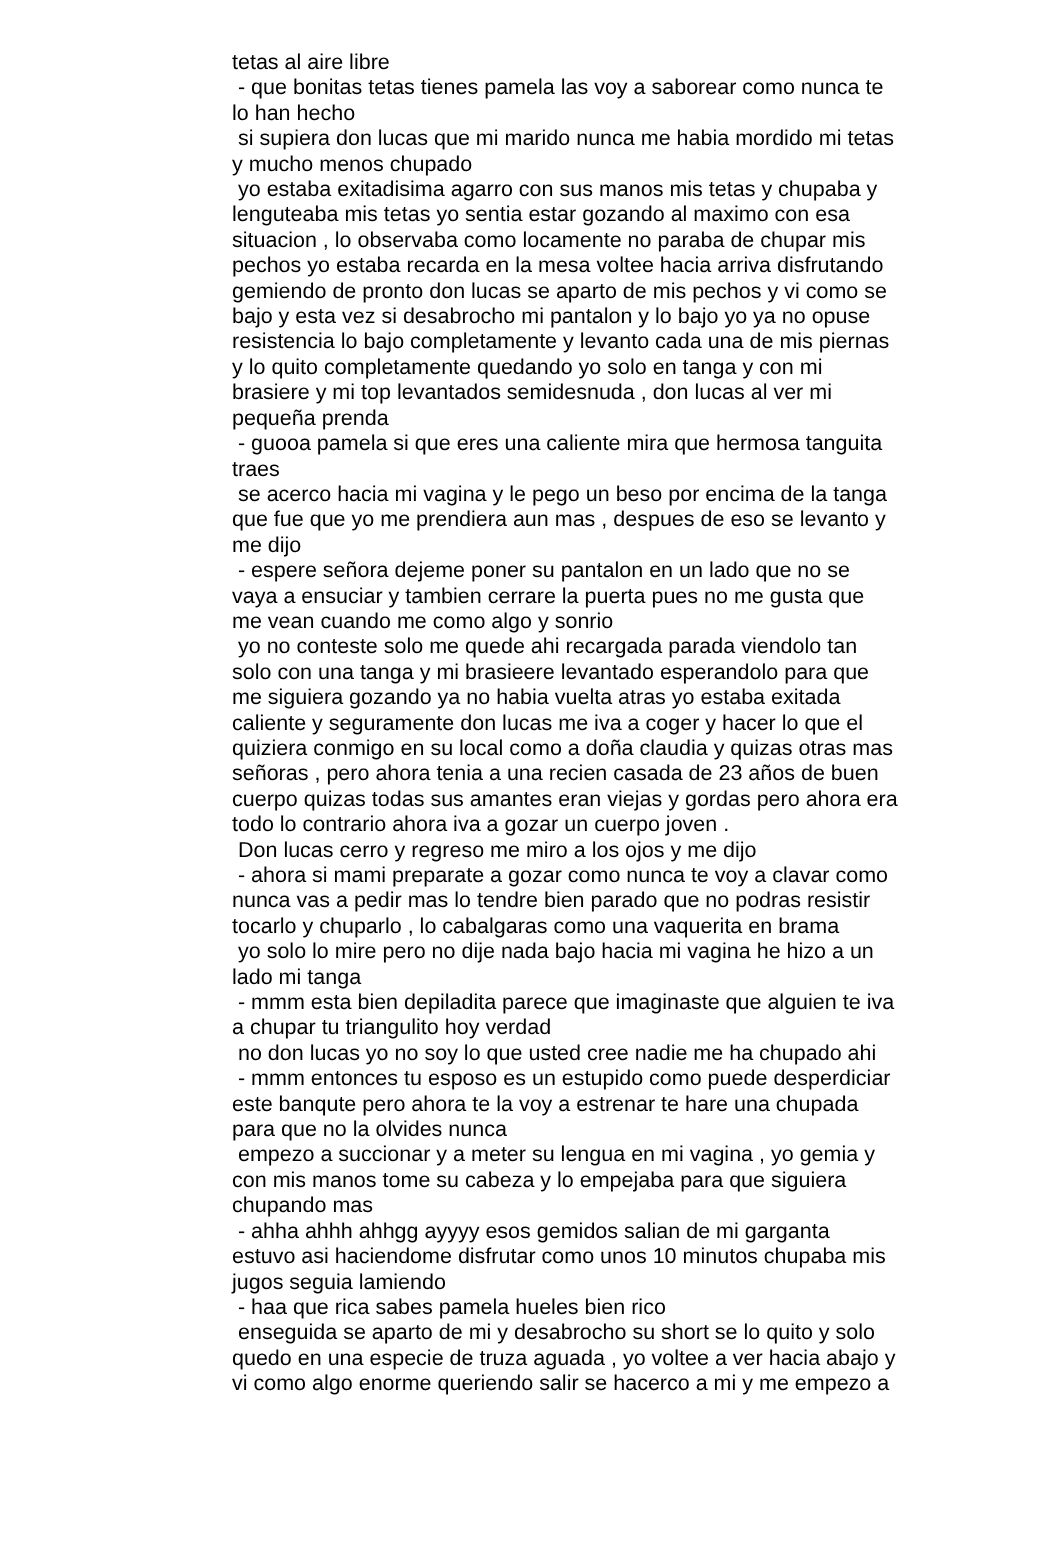tetas al aire libre
- que bonitas tetas tienes pamela las voy a saborear como nunca te
lo han hecho
si supiera don lucas que mi marido nunca me habia mordido mi tetas
y mucho menos chupado
yo estaba exitadisima agarro con sus manos mis tetas y chupaba y
lenguteaba mis tetas yo sentia estar gozando al maximo con esa
situacion , lo observaba como locamente no paraba de chupar mis
pechos yo estaba recarda en la mesa voltee hacia arriva disfrutando
gemiendo de pronto don lucas se aparto de mis pechos y vi como se
bajo y esta vez si desabrocho mi pantalon y lo bajo yo ya no opuse
resistencia lo bajo completamente y levanto cada una de mis piernas
y lo quito completamente quedando yo solo en tanga y con mi
brasiere y mi top levantados semidesnuda , don lucas al ver mi
pequeña prenda
- guooa pamela si que eres una caliente mira que hermosa tanguita
traes
se acerco hacia mi vagina y le pego un beso por encima de la tanga
que fue que yo me prendiera aun mas , despues de eso se levanto y
me dijo
- espere señora dejeme poner su pantalon en un lado que no se
vaya a ensuciar y tambien cerrare la puerta pues no me gusta que
me vean cuando me como algo y sonrio
yo no conteste solo me quede ahi recargada parada viendolo tan
solo con una tanga y mi brasieere levantado esperandolo para que
me siguiera gozando ya no habia vuelta atras yo estaba exitada
caliente y seguramente don lucas me iva a coger y hacer lo que el
quiziera conmigo en su local como a doña claudia y quizas otras mas
señoras , pero ahora tenia a una recien casada de 23 años de buen
cuerpo quizas todas sus amantes eran viejas y gordas pero ahora era
todo lo contrario ahora iva a gozar un cuerpo joven .
Don lucas cerro y regreso me miro a los ojos y me dijo
- ahora si mami preparate a gozar como nunca te voy a clavar como
nunca vas a pedir mas lo tendre bien parado que no podras resistir
tocarlo y chuparlo , lo cabalgaras como una vaquerita en brama
yo solo lo mire pero no dije nada bajo hacia mi vagina he hizo a un
lado mi tanga
- mmm esta bien depiladita parece que imaginaste que alguien te iva
a chupar tu triangulito hoy verdad
no don lucas yo no soy lo que usted cree nadie me ha chupado ahi
- mmm entonces tu esposo es un estupido como puede desperdiciar
este banqute pero ahora te la voy a estrenar te hare una chupada
para que no la olvides nunca
empezo a succionar y a meter su lengua en mi vagina , yo gemia y
con mis manos tome su cabeza y lo empejaba para que siguiera
chupando mas
- ahha ahhh ahhgg ayyyy esos gemidos salian de mi garganta
estuvo asi haciendome disfrutar como unos 10 minutos chupaba mis
jugos seguia lamiendo
- haa que rica sabes pamela hueles bien rico
enseguida se aparto de mi y desabrocho su short se lo quito y solo
quedo en una especie de truza aguada , yo voltee a ver hacia abajo y
vi como algo enorme queriendo salir se hacerco a mi y me empezo a